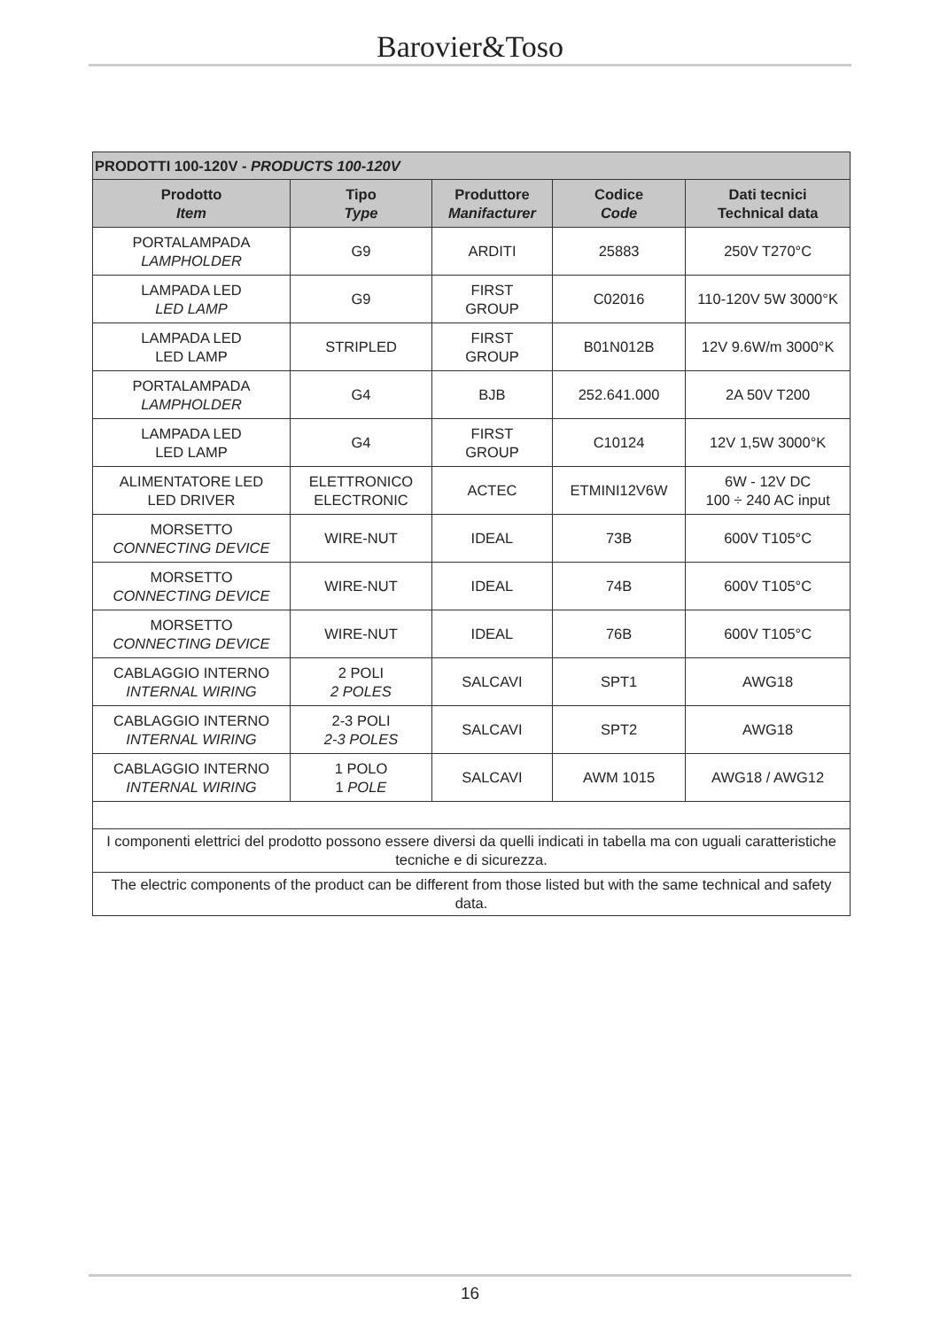Barovier&Toso
| PRODOTTI 100-120V - PRODUCTS 100-120V | | | | |
| --- | --- | --- | --- | --- |
| Prodotto Item | Tipo Type | Produttore Manifacturer | Codice Code | Dati tecnici Technical data |
| PORTALAMPADA LAMPHOLDER | G9 | ARDITI | 25883 | 250V T270°C |
| LAMPADA LED LED LAMP | G9 | FIRST GROUP | C02016 | 110-120V 5W 3000°K |
| LAMPADA LED LED LAMP | STRIPLED | FIRST GROUP | B01N012B | 12V 9.6W/m 3000°K |
| PORTALAMPADA LAMPHOLDER | G4 | BJB | 252.641.000 | 2A 50V T200 |
| LAMPADA LED LED LAMP | G4 | FIRST GROUP | C10124 | 12V 1,5W 3000°K |
| ALIMENTATORE LED LED DRIVER | ELETTRONICO ELECTRONIC | ACTEC | ETMINI12V6W | 6W - 12V DC 100 ÷ 240 AC input |
| MORSETTO CONNECTING DEVICE | WIRE-NUT | IDEAL | 73B | 600V T105°C |
| MORSETTO CONNECTING DEVICE | WIRE-NUT | IDEAL | 74B | 600V T105°C |
| MORSETTO CONNECTING DEVICE | WIRE-NUT | IDEAL | 76B | 600V T105°C |
| CABLAGGIO INTERNO INTERNAL WIRING | 2 POLI 2 POLES | SALCAVI | SPT1 | AWG18 |
| CABLAGGIO INTERNO INTERNAL WIRING | 2-3 POLI 2-3 POLES | SALCAVI | SPT2 | AWG18 |
| CABLAGGIO INTERNO INTERNAL WIRING | 1 POLO 1 POLE | SALCAVI | AWM 1015 | AWG18 / AWG12 |
| I componenti elettrici del prodotto possono essere diversi da quelli indicati in tabella ma con uguali caratteristiche tecniche e di sicurezza. | | | | |
| The electric components of the product can be different from those listed but with the same technical and safety data. | | | | |
16